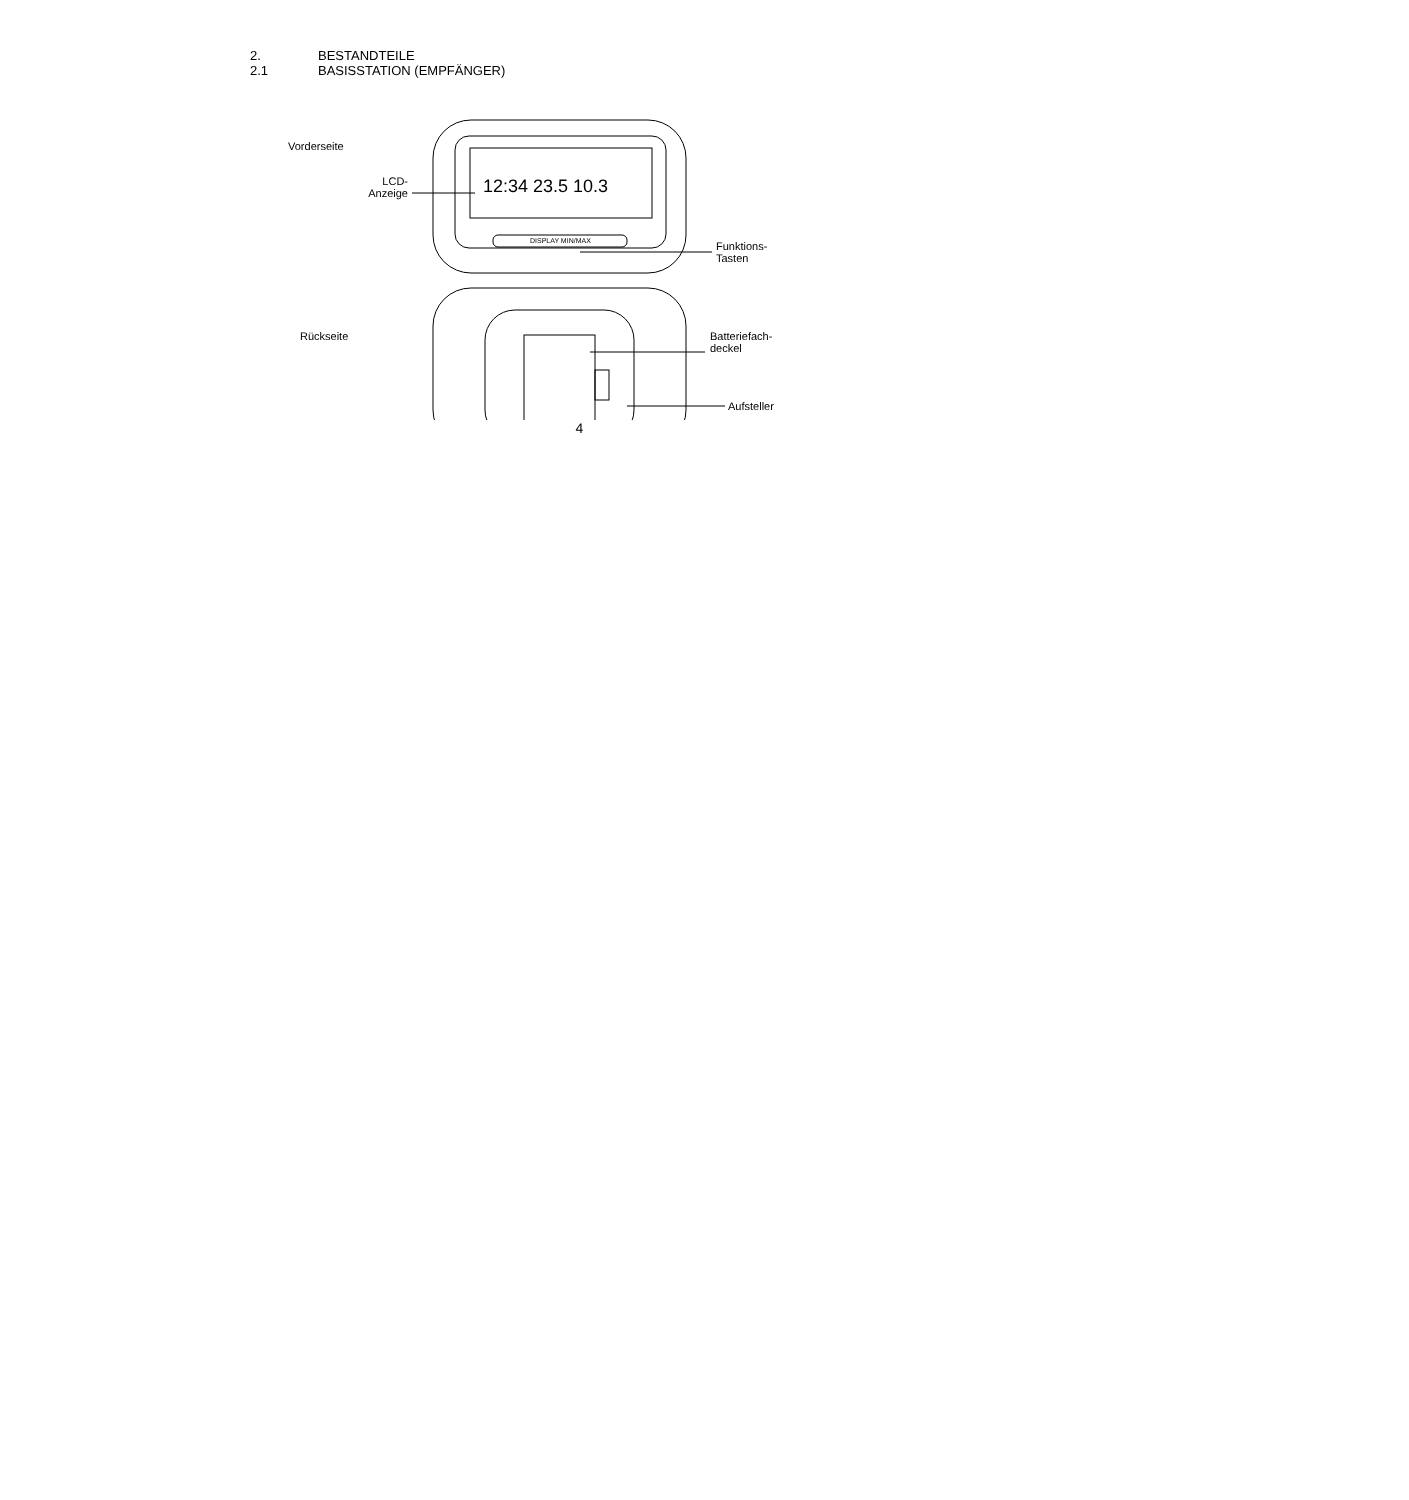2. BESTANDTEILE
2.1 BASISSTATION (EMPFÄNGER)
12:34 23.5 10.3
DISPLAY MIN/MAX
Vorderseite
LCD-
Anzeige
Funktions-
Tasten
Rückseite
Batteriefach-
deckel
Aufsteller
4